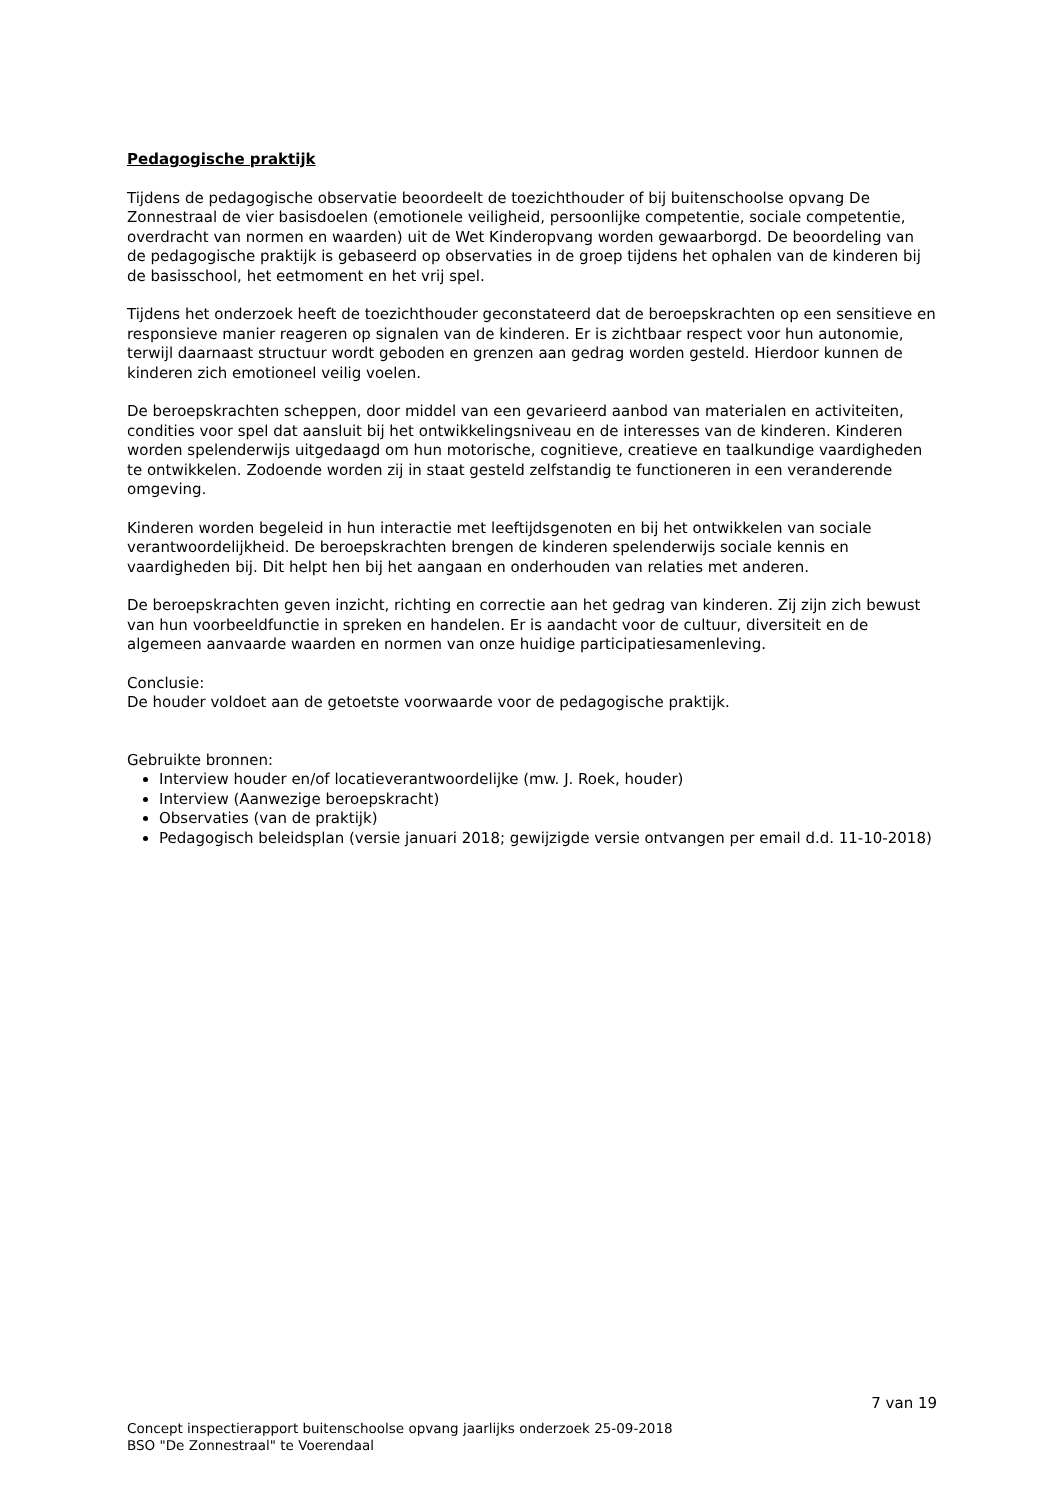Pedagogische praktijk
Tijdens de pedagogische observatie beoordeelt de toezichthouder of bij buitenschoolse opvang De Zonnestraal de vier basisdoelen (emotionele veiligheid, persoonlijke competentie, sociale competentie, overdracht van normen en waarden) uit de Wet Kinderopvang worden gewaarborgd. De beoordeling van de pedagogische praktijk is gebaseerd op observaties in de groep tijdens het ophalen van de kinderen bij de basisschool, het eetmoment en het vrij spel.
Tijdens het onderzoek heeft de toezichthouder geconstateerd dat de beroepskrachten op een sensitieve en responsieve manier reageren op signalen van de kinderen. Er is zichtbaar respect voor hun autonomie, terwijl daarnaast structuur wordt geboden en grenzen aan gedrag worden gesteld. Hierdoor kunnen de kinderen zich emotioneel veilig voelen.
De beroepskrachten scheppen, door middel van een gevarieerd aanbod van materialen en activiteiten, condities voor spel dat aansluit bij het ontwikkelingsniveau en de interesses van de kinderen. Kinderen worden spelenderwijs uitgedaagd om hun motorische, cognitieve, creatieve en taalkundige vaardigheden te ontwikkelen. Zodoende worden zij in staat gesteld zelfstandig te functioneren in een veranderende omgeving.
Kinderen worden begeleid in hun interactie met leeftijdsgenoten en bij het ontwikkelen van sociale verantwoordelijkheid. De beroepskrachten brengen de kinderen spelenderwijs sociale kennis en vaardigheden bij. Dit helpt hen bij het aangaan en onderhouden van relaties met anderen.
De beroepskrachten geven inzicht, richting en correctie aan het gedrag van kinderen. Zij zijn zich bewust van hun voorbeeldfunctie in spreken en handelen. Er is aandacht voor de cultuur, diversiteit en de algemeen aanvaarde waarden en normen van onze huidige participatiesamenleving.
Conclusie:
De houder voldoet aan de getoetste voorwaarde voor de pedagogische praktijk.
Gebruikte bronnen:
Interview houder en/of locatieverantwoordelijke (mw. J. Roek, houder)
Interview (Aanwezige beroepskracht)
Observaties (van de praktijk)
Pedagogisch beleidsplan (versie januari 2018; gewijzigde versie ontvangen per email d.d. 11-10-2018)
7 van 19
Concept inspectierapport buitenschoolse opvang jaarlijks onderzoek 25-09-2018
BSO "De Zonnestraal" te Voerendaal